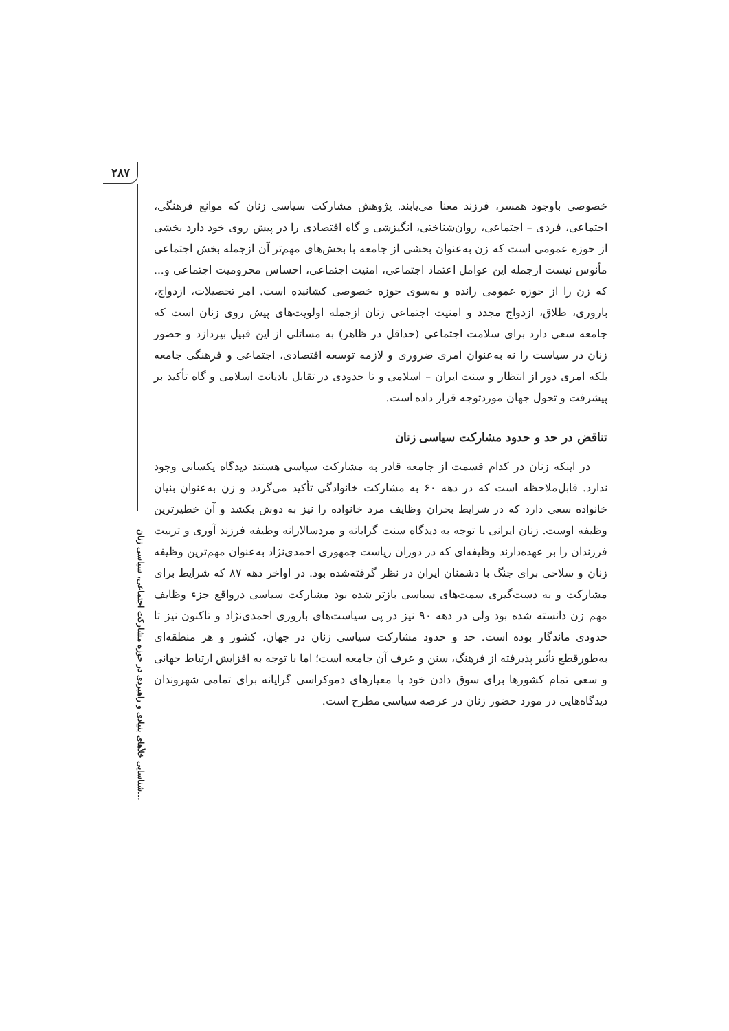۲۸۷
شناسایی خلأهای بنیادی و راهبردی در حوزه مشارکت اجتماعی، سیاسی زنان...
خصوصی باوجود همسر، فرزند معنا می‌یابند. پژوهش مشارکت سیاسی زنان که موانع فرهنگی، اجتماعی، فردی – اجتماعی، روان‌شناختی، انگیزشی و گاه اقتصادی را در پیش روی خود دارد بخشی از حوزه عمومی است که زن به‌عنوان بخشی از جامعه با بخش‌های مهم‌تر آن ازجمله بخش اجتماعی مأنوس نیست ازجمله این عوامل اعتماد اجتماعی، امنیت اجتماعی، احساس محرومیت اجتماعی و... که زن را از حوزه عمومی رانده و به‌سوی حوزه خصوصی کشانیده است. امر تحصیلات، ازدواج، باروری، طلاق، ازدواج مجدد و امنیت اجتماعی زنان ازجمله اولویت‌های پیش روی زنان است که جامعه سعی دارد برای سلامت اجتماعی (حداقل در ظاهر) به مسائلی از این قبیل بپردازد و حضور زنان در سیاست را نه به‌عنوان امری ضروری و لازمه توسعه اقتصادی، اجتماعی و فرهنگی جامعه بلکه امری دور از انتظار و سنت ایران – اسلامی و تا حدودی در تقابل بادیانت اسلامی و گاه تأکید بر پیشرفت و تحول جهان موردتوجه قرار داده است.
تناقض در حد و حدود مشارکت سیاسی زنان
در اینکه زنان در کدام قسمت از جامعه قادر به مشارکت سیاسی هستند دیدگاه یکسانی وجود ندارد. قابل‌ملاحظه است که در دهه ۶۰ به مشارکت خانوادگی تأکید می‌گردد و زن به‌عنوان بنیان خانواده سعی دارد که در شرایط بحران وظایف مرد خانواده را نیز به دوش بکشد و آن خطیرترین وظیفه اوست. زنان ایرانی با توجه به دیدگاه سنت گرایانه و مردسالارانه وظیفه فرزند آوری و تربیت فرزندان را بر عهده‌دارند وظیفه‌ای که در دوران ریاست جمهوری احمدی‌نژاد به‌عنوان مهم‌ترین وظیفه زنان و سلاحی برای جنگ با دشمنان ایران در نظر گرفته‌شده بود. در اواخر دهه ۸۷ که شرایط برای مشارکت و به دست‌گیری سمت‌های سیاسی بازتر شده بود مشارکت سیاسی درواقع جزء وظایف مهم زن دانسته شده بود ولی در دهه ۹۰ نیز در پی سیاست‌های باروری احمدی‌نژاد و تاکنون نیز تا حدودی ماندگار بوده است. حد و حدود مشارکت سیاسی زنان در جهان، کشور و هر منطقه‌ای به‌طورقطع تأثیر پذیرفته از فرهنگ، سنن و عرف آن جامعه است؛ اما با توجه به افزایش ارتباط جهانی و سعی تمام کشورها برای سوق دادن خود با معیارهای دموکراسی گرایانه برای تمامی شهروندان دیدگاه‌هایی در مورد حضور زنان در عرصه سیاسی مطرح است.